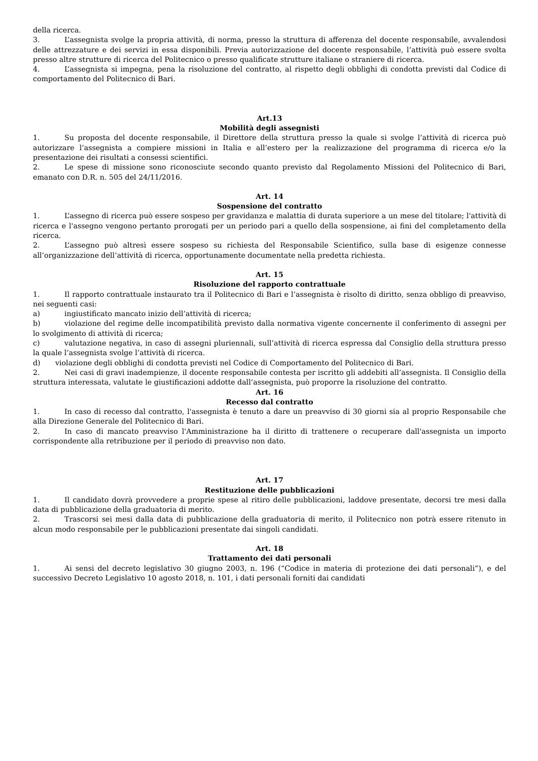della ricerca.
3. L’assegnista svolge la propria attività, di norma, presso la struttura di afferenza del docente responsabile, avvalendosi delle attrezzature e dei servizi in essa disponibili. Previa autorizzazione del docente responsabile, l’attività può essere svolta presso altre strutture di ricerca del Politecnico o presso qualificate strutture italiane o straniere di ricerca.
4. L’assegnista si impegna, pena la risoluzione del contratto, al rispetto degli obblighi di condotta previsti dal Codice di comportamento del Politecnico di Bari.
Art.13
Mobilità degli assegnisti
1. Su proposta del docente responsabile, il Direttore della struttura presso la quale si svolge l’attività di ricerca può autorizzare l’assegnista a compiere missioni in Italia e all’estero per la realizzazione del programma di ricerca e/o la presentazione dei risultati a consessi scientifici.
2. Le spese di missione sono riconosciute secondo quanto previsto dal Regolamento Missioni del Politecnico di Bari, emanato con D.R. n. 505 del 24/11/2016.
Art. 14
Sospensione del contratto
1. L’assegno di ricerca può essere sospeso per gravidanza e malattia di durata superiore a un mese del titolare; l'attività di ricerca e l'assegno vengono pertanto prorogati per un periodo pari a quello della sospensione, ai fini del completamento della ricerca.
2. L’assegno può altresì essere sospeso su richiesta del Responsabile Scientifico, sulla base di esigenze connesse all’organizzazione dell’attività di ricerca, opportunamente documentate nella predetta richiesta.
Art. 15
Risoluzione del rapporto contrattuale
1. Il rapporto contrattuale instaurato tra il Politecnico di Bari e l’assegnista è risolto di diritto, senza obbligo di preavviso, nei seguenti casi:
a) ingiustificato mancato inizio dell’attività di ricerca;
b) violazione del regime delle incompatibilità previsto dalla normativa vigente concernente il conferimento di assegni per lo svolgimento di attività di ricerca;
c) valutazione negativa, in caso di assegni pluriennali, sull’attività di ricerca espressa dal Consiglio della struttura presso la quale l’assegnista svolge l’attività di ricerca.
d) violazione degli obblighi di condotta previsti nel Codice di Comportamento del Politecnico di Bari.
2. Nei casi di gravi inadempienze, il docente responsabile contesta per iscritto gli addebiti all’assegnista. Il Consiglio della struttura interessata, valutate le giustificazioni addotte dall’assegnista, può proporre la risoluzione del contratto.
Art. 16
Recesso dal contratto
1. In caso di recesso dal contratto, l'assegnista è tenuto a dare un preavviso di 30 giorni sia al proprio Responsabile che alla Direzione Generale del Politecnico di Bari.
2. In caso di mancato preavviso l'Amministrazione ha il diritto di trattenere o recuperare dall'assegnista un importo corrispondente alla retribuzione per il periodo di preavviso non dato.
Art. 17
Restituzione delle pubblicazioni
1. Il candidato dovrà provvedere a proprie spese al ritiro delle pubblicazioni, laddove presentate, decorsi tre mesi dalla data di pubblicazione della graduatoria di merito.
2. Trascorsi sei mesi dalla data di pubblicazione della graduatoria di merito, il Politecnico non potrà essere ritenuto in alcun modo responsabile per le pubblicazioni presentate dai singoli candidati.
Art. 18
Trattamento dei dati personali
1. Ai sensi del decreto legislativo 30 giugno 2003, n. 196 (“Codice in materia di protezione dei dati personali”), e del successivo Decreto Legislativo 10 agosto 2018, n. 101, i dati personali forniti dai candidati